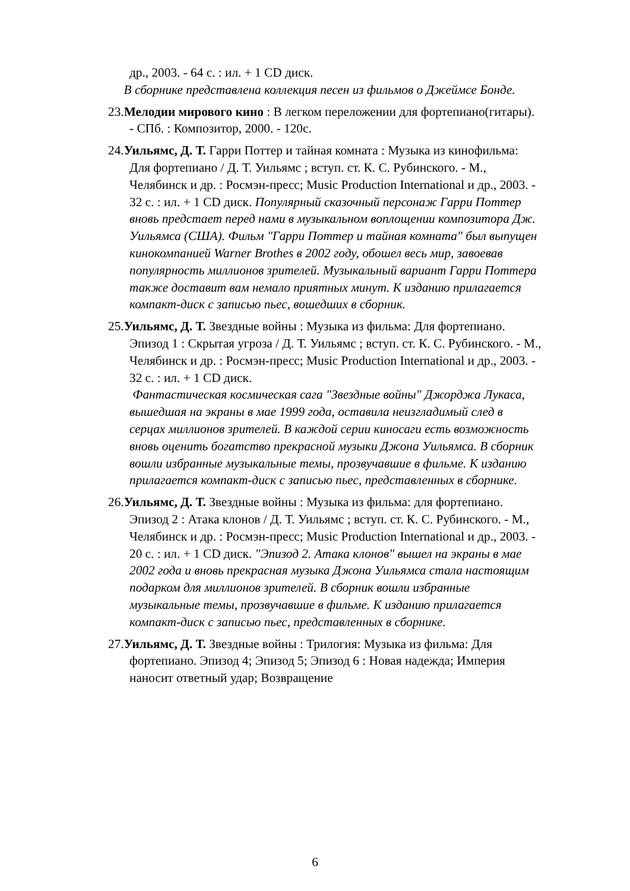др., 2003. - 64 с. : ил. + 1 CD диск.
В сборнике представлена коллекция песен из фильмов о Джеймсе Бонде.
23.Мелодии мирового кино : В легком переложении для фортепиано(гитары). - СПб. : Композитор, 2000. - 120с.
24.Уильямс, Д. Т. Гарри Поттер и тайная комната : Музыка из кинофильма: Для фортепиано / Д. Т. Уильямс ; вступ. ст. К. С. Рубинского. - М., Челябинск и др. : Росмэн-пресс; Music Production International и др., 2003. - 32 с. : ил. + 1 CD диск. Популярный сказочный персонаж Гарри Поттер вновь предстает перед нами в музыкальном воплощении композитора Дж. Уильямса (США). Фильм "Гарри Поттер и тайная комната" был выпущен кинокомпанией Warner Brothes в 2002 году, обошел весь мир, завоевав популярность миллионов зрителей. Музыкальный вариант Гарри Поттера также доставит вам немало приятных минут. К изданию прилагается компакт-диск с записью пьес, вошедших в сборник.
25.Уильямс, Д. Т. Звездные войны : Музыка из фильма: Для фортепиано. Эпизод 1 : Скрытая угроза / Д. Т. Уильямс ; вступ. ст. К. С. Рубинского. - М., Челябинск и др. : Росмэн-пресс; Music Production International и др., 2003. - 32 с. : ил. + 1 CD диск.
Фантастическая космическая сага "Звездные войны" Джорджа Лукаса, вышедшая на экраны в мае 1999 года, оставила неизгладимый след в серцах миллионов зрителей. В каждой серии киносаги есть возможность вновь оценить богатство прекрасной музыки Джона Уильямса. В сборник вошли избранные музыкальные темы, прозвучавшие в фильме. К изданию прилагается компакт-диск с записью пьес, представленных в сборнике.
26.Уильямс, Д. Т. Звездные войны : Музыка из фильма: для фортепиано. Эпизод 2 : Атака клонов / Д. Т. Уильямс ; вступ. ст. К. С. Рубинского. - М., Челябинск и др. : Росмэн-пресс; Music Production International и др., 2003. - 20 с. : ил. + 1 CD диск. "Эпизод 2. Атака клонов" вышел на экраны в мае 2002 года и вновь прекрасная музыка Джона Уильямса стала настоящим подарком для миллионов зрителей. В сборник вошли избранные музыкальные темы, прозвучавшие в фильме. К изданию прилагается компакт-диск с записью пьес, представленных в сборнике.
27.Уильямс, Д. Т. Звездные войны : Трилогия: Музыка из фильма: Для фортепиано. Эпизод 4; Эпизод 5; Эпизод 6 : Новая надежда; Империя наносит ответный удар; Возвращение
6